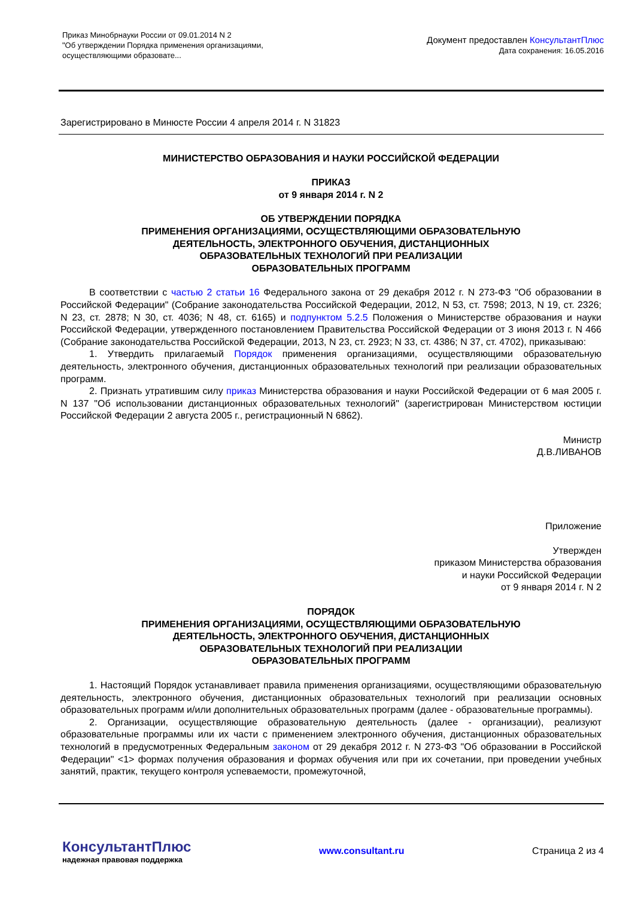Приказ Минобрнауки России от 09.01.2014 N 2
"Об утверждении Порядка применения организациями,
осуществляющими образовате...
Документ предоставлен КонсультантПлюс
Дата сохранения: 16.05.2016
Зарегистрировано в Минюсте России 4 апреля 2014 г. N 31823
МИНИСТЕРСТВО ОБРАЗОВАНИЯ И НАУКИ РОССИЙСКОЙ ФЕДЕРАЦИИ
ПРИКАЗ
от 9 января 2014 г. N 2
ОБ УТВЕРЖДЕНИИ ПОРЯДКА
ПРИМЕНЕНИЯ ОРГАНИЗАЦИЯМИ, ОСУЩЕСТВЛЯЮЩИМИ ОБРАЗОВАТЕЛЬНУЮ
ДЕЯТЕЛЬНОСТЬ, ЭЛЕКТРОННОГО ОБУЧЕНИЯ, ДИСТАНЦИОННЫХ
ОБРАЗОВАТЕЛЬНЫХ ТЕХНОЛОГИЙ ПРИ РЕАЛИЗАЦИИ
ОБРАЗОВАТЕЛЬНЫХ ПРОГРАММ
В соответствии с частью 2 статьи 16 Федерального закона от 29 декабря 2012 г. N 273-ФЗ "Об образовании в Российской Федерации" (Собрание законодательства Российской Федерации, 2012, N 53, ст. 7598; 2013, N 19, ст. 2326; N 23, ст. 2878; N 30, ст. 4036; N 48, ст. 6165) и подпунктом 5.2.5 Положения о Министерстве образования и науки Российской Федерации, утвержденного постановлением Правительства Российской Федерации от 3 июня 2013 г. N 466 (Собрание законодательства Российской Федерации, 2013, N 23, ст. 2923; N 33, ст. 4386; N 37, ст. 4702), приказываю:
1. Утвердить прилагаемый Порядок применения организациями, осуществляющими образовательную деятельность, электронного обучения, дистанционных образовательных технологий при реализации образовательных программ.
2. Признать утратившим силу приказ Министерства образования и науки Российской Федерации от 6 мая 2005 г. N 137 "Об использовании дистанционных образовательных технологий" (зарегистрирован Министерством юстиции Российской Федерации 2 августа 2005 г., регистрационный N 6862).
Министр
Д.В.ЛИВАНОВ
Приложение
Утвержден
приказом Министерства образования
и науки Российской Федерации
от 9 января 2014 г. N 2
ПОРЯДОК
ПРИМЕНЕНИЯ ОРГАНИЗАЦИЯМИ, ОСУЩЕСТВЛЯЮЩИМИ ОБРАЗОВАТЕЛЬНУЮ
ДЕЯТЕЛЬНОСТЬ, ЭЛЕКТРОННОГО ОБУЧЕНИЯ, ДИСТАНЦИОННЫХ
ОБРАЗОВАТЕЛЬНЫХ ТЕХНОЛОГИЙ ПРИ РЕАЛИЗАЦИИ
ОБРАЗОВАТЕЛЬНЫХ ПРОГРАММ
1. Настоящий Порядок устанавливает правила применения организациями, осуществляющими образовательную деятельность, электронного обучения, дистанционных образовательных технологий при реализации основных образовательных программ и/или дополнительных образовательных программ (далее - образовательные программы).
2. Организации, осуществляющие образовательную деятельность (далее - организации), реализуют образовательные программы или их части с применением электронного обучения, дистанционных образовательных технологий в предусмотренных Федеральным законом от 29 декабря 2012 г. N 273-ФЗ "Об образовании в Российской Федерации" <1> формах получения образования и формах обучения или при их сочетании, при проведении учебных занятий, практик, текущего контроля успеваемости, промежуточной,
КонсультантПлюс
надежная правовая поддержка
www.consultant.ru Страница 2 из 4